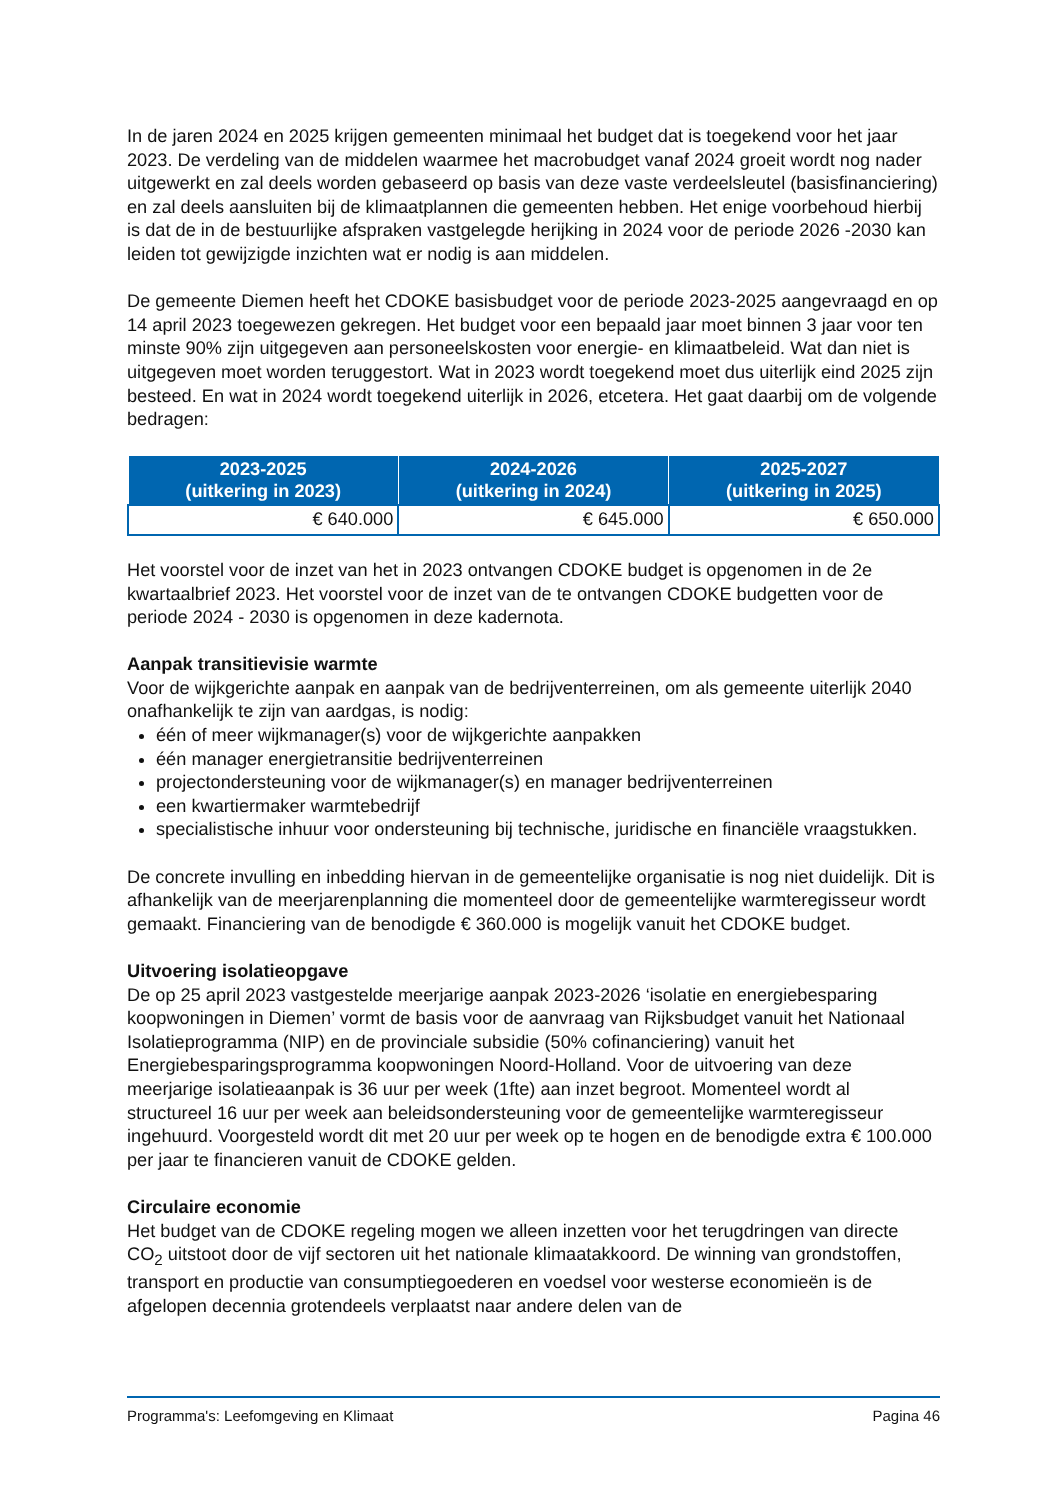In de jaren 2024 en 2025 krijgen gemeenten minimaal het budget dat is toegekend voor het jaar 2023. De verdeling van de middelen waarmee het macrobudget vanaf 2024 groeit wordt nog nader uitgewerkt en zal deels worden gebaseerd op basis van deze vaste verdeelsleutel (basisfinanciering) en zal deels aansluiten bij de klimaatplannen die gemeenten hebben. Het enige voorbehoud hierbij is dat de in de bestuurlijke afspraken vastgelegde herijking in 2024 voor de periode 2026 -2030 kan leiden tot gewijzigde inzichten wat er nodig is aan middelen.
De gemeente Diemen heeft het CDOKE basisbudget voor de periode 2023-2025 aangevraagd en op 14 april 2023 toegewezen gekregen. Het budget voor een bepaald jaar moet binnen 3 jaar voor ten minste 90% zijn uitgegeven aan personeelskosten voor energie- en klimaatbeleid. Wat dan niet is uitgegeven moet worden teruggestort. Wat in 2023 wordt toegekend moet dus uiterlijk eind 2025 zijn besteed. En wat in 2024 wordt toegekend uiterlijk in 2026, etcetera. Het gaat daarbij om de volgende bedragen:
| 2023-2025 (uitkering in 2023) | 2024-2026 (uitkering in 2024) | 2025-2027 (uitkering in 2025) |
| --- | --- | --- |
| € 640.000 | € 645.000 | € 650.000 |
Het voorstel voor de inzet van het in 2023 ontvangen CDOKE budget is opgenomen in de 2e kwartaalbrief 2023. Het voorstel voor de inzet van de te ontvangen CDOKE budgetten voor de periode 2024 - 2030 is opgenomen in deze kadernota.
Aanpak transitievisie warmte
Voor de wijkgerichte aanpak en aanpak van de bedrijventerreinen, om als gemeente uiterlijk 2040 onafhankelijk te zijn van aardgas, is nodig:
één of meer wijkmanager(s) voor de wijkgerichte aanpakken
één manager energietransitie bedrijventerreinen
projectondersteuning voor de wijkmanager(s) en manager bedrijventerreinen
een kwartiermaker warmtebedrijf
specialistische inhuur voor ondersteuning bij technische, juridische en financiële vraagstukken.
De concrete invulling en inbedding hiervan in de gemeentelijke organisatie is nog niet duidelijk. Dit is afhankelijk van de meerjarenplanning die momenteel door de gemeentelijke warmteregisseur wordt gemaakt. Financiering van de benodigde € 360.000 is mogelijk vanuit het CDOKE budget.
Uitvoering isolatieopgave
De op 25 april 2023 vastgestelde meerjarige aanpak 2023-2026 ‘isolatie en energiebesparing koopwoningen in Diemen’ vormt de basis voor de aanvraag van Rijksbudget vanuit het Nationaal Isolatieprogramma (NIP) en de provinciale subsidie (50% cofinanciering) vanuit het Energiebesparingsprogramma koopwoningen Noord-Holland. Voor de uitvoering van deze meerjarige isolatieaanpak is 36 uur per week (1fte) aan inzet begroot. Momenteel wordt al structureel 16 uur per week aan beleidsondersteuning voor de gemeentelijke warmteregisseur ingehuurd. Voorgesteld wordt dit met 20 uur per week op te hogen en de benodigde extra € 100.000 per jaar te financieren vanuit de CDOKE gelden.
Circulaire economie
Het budget van de CDOKE regeling mogen we alleen inzetten voor het terugdringen van directe CO<sub>2</sub> uitstoot door de vijf sectoren uit het nationale klimaatakkoord. De winning van grondstoffen, transport en productie van consumptiegoederen en voedsel voor westerse economieën is de afgelopen decennia grotendeels verplaatst naar andere delen van de
Programma's: Leefomgeving en Klimaat Pagina 46